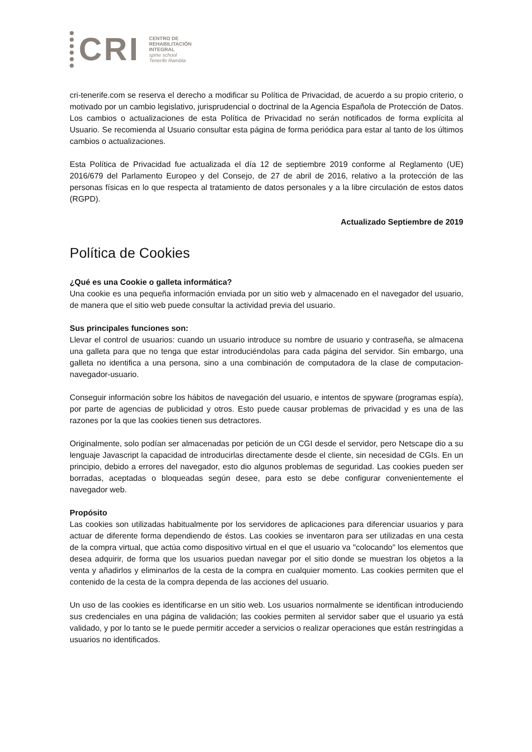CRI
CENTRO DE
REHABILITACIÓN
INTEGRAL
spine school
Tenerife Rambla
cri-tenerife.com se reserva el derecho a modificar su Política de Privacidad, de acuerdo a su propio criterio, o motivado por un cambio legislativo, jurisprudencial o doctrinal de la Agencia Española de Protección de Datos. Los cambios o actualizaciones de esta Política de Privacidad no serán notificados de forma explícita al Usuario. Se recomienda al Usuario consultar esta página de forma periódica para estar al tanto de los últimos cambios o actualizaciones.
Esta Política de Privacidad fue actualizada el día 12 de septiembre 2019 conforme al Reglamento (UE) 2016/679 del Parlamento Europeo y del Consejo, de 27 de abril de 2016, relativo a la protección de las personas físicas en lo que respecta al tratamiento de datos personales y a la libre circulación de estos datos (RGPD).
Actualizado Septiembre de 2019
Política de Cookies
¿Qué es una Cookie o galleta informática?
Una cookie es una pequeña información enviada por un sitio web y almacenado en el navegador del usuario, de manera que el sitio web puede consultar la actividad previa del usuario.
Sus principales funciones son:
Llevar el control de usuarios: cuando un usuario introduce su nombre de usuario y contraseña, se almacena una galleta para que no tenga que estar introduciéndolas para cada página del servidor. Sin embargo, una galleta no identifica a una persona, sino a una combinación de computadora de la clase de computacion-navegador-usuario.
Conseguir información sobre los hábitos de navegación del usuario, e intentos de spyware (programas espía), por parte de agencias de publicidad y otros. Esto puede causar problemas de privacidad y es una de las razones por la que las cookies tienen sus detractores.
Originalmente, solo podían ser almacenadas por petición de un CGI desde el servidor, pero Netscape dio a su lenguaje Javascript la capacidad de introducirlas directamente desde el cliente, sin necesidad de CGIs. En un principio, debido a errores del navegador, esto dio algunos problemas de seguridad. Las cookies pueden ser borradas, aceptadas o bloqueadas según desee, para esto se debe configurar convenientemente el navegador web.
Propósito
Las cookies son utilizadas habitualmente por los servidores de aplicaciones para diferenciar usuarios y para actuar de diferente forma dependiendo de éstos. Las cookies se inventaron para ser utilizadas en una cesta de la compra virtual, que actúa como dispositivo virtual en el que el usuario va "colocando" los elementos que desea adquirir, de forma que los usuarios puedan navegar por el sitio donde se muestran los objetos a la venta y añadirlos y eliminarlos de la cesta de la compra en cualquier momento. Las cookies permiten que el contenido de la cesta de la compra dependa de las acciones del usuario.
Un uso de las cookies es identificarse en un sitio web. Los usuarios normalmente se identifican introduciendo sus credenciales en una página de validación; las cookies permiten al servidor saber que el usuario ya está validado, y por lo tanto se le puede permitir acceder a servicios o realizar operaciones que están restringidas a usuarios no identificados.